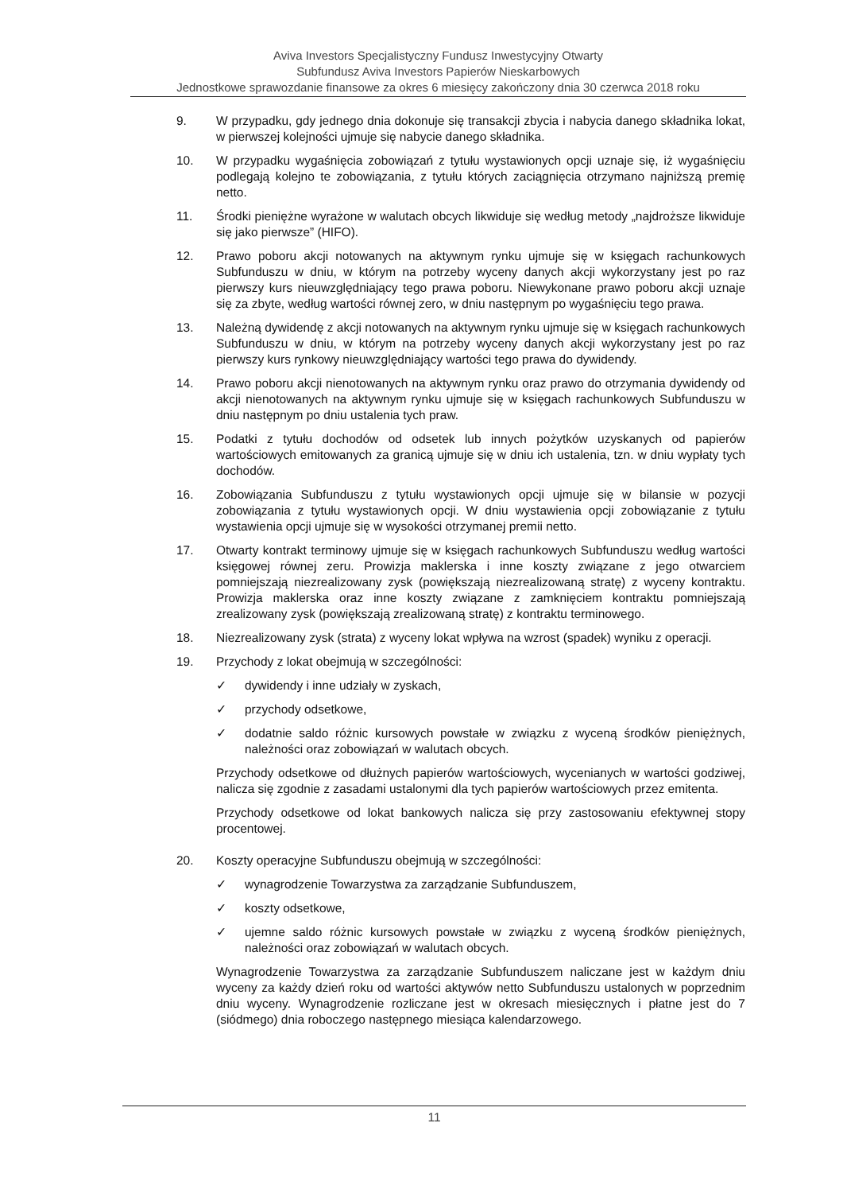Aviva Investors Specjalistyczny Fundusz Inwestycyjny Otwarty
Subfundusz Aviva Investors Papierów Nieskarbowych
Jednostkowe sprawozdanie finansowe za okres 6 miesięcy zakończony dnia 30 czerwca 2018 roku
9. W przypadku, gdy jednego dnia dokonuje się transakcji zbycia i nabycia danego składnika lokat, w pierwszej kolejności ujmuje się nabycie danego składnika.
10. W przypadku wygaśnięcia zobowiązań z tytułu wystawionych opcji uznaje się, iż wygaśnięciu podlegają kolejno te zobowiązania, z tytułu których zaciągnięcia otrzymano najniższą premię netto.
11. Środki pieniężne wyrażone w walutach obcych likwiduje się według metody „najdroższe likwiduje się jako pierwsze” (HIFO).
12. Prawo poboru akcji notowanych na aktywnym rynku ujmuje się w księgach rachunkowych Subfunduszu w dniu, w którym na potrzeby wyceny danych akcji wykorzystany jest po raz pierwszy kurs nieuwzględniający tego prawa poboru. Niewykonane prawo poboru akcji uznaje się za zbyte, według wartości równej zero, w dniu następnym po wygaśnięciu tego prawa.
13. Należną dywidendę z akcji notowanych na aktywnym rynku ujmuje się w księgach rachunkowych Subfunduszu w dniu, w którym na potrzeby wyceny danych akcji wykorzystany jest po raz pierwszy kurs rynkowy nieuwzględniający wartości tego prawa do dywidendy.
14. Prawo poboru akcji nienotowanych na aktywnym rynku oraz prawo do otrzymania dywidendy od akcji nienotowanych na aktywnym rynku ujmuje się w księgach rachunkowych Subfunduszu w dniu następnym po dniu ustalenia tych praw.
15. Podatki z tytułu dochodów od odsetek lub innych pożytków uzyskanych od papierów wartościowych emitowanych za granicą ujmuje się w dniu ich ustalenia, tzn. w dniu wypłaty tych dochodów.
16. Zobowiązania Subfunduszu z tytułu wystawionych opcji ujmuje się w bilansie w pozycji zobowiązania z tytułu wystawionych opcji. W dniu wystawienia opcji zobowiązanie z tytułu wystawienia opcji ujmuje się w wysokości otrzymanej premii netto.
17. Otwarty kontrakt terminowy ujmuje się w księgach rachunkowych Subfunduszu według wartości księgowej równej zeru. Prowizja maklerska i inne koszty związane z jego otwarciem pomniejszają niezrealizowany zysk (powiększają niezrealizowaną stratę) z wyceny kontraktu. Prowizja maklerska oraz inne koszty związane z zamknięciem kontraktu pomniejszają zrealizowany zysk (powiększają zrealizowaną stratę) z kontraktu terminowego.
18. Niezrealizowany zysk (strata) z wyceny lokat wpływa na wzrost (spadek) wyniku z operacji.
19. Przychody z lokat obejmują w szczególności:
✓ dywidendy i inne udziały w zyskach,
✓ przychody odsetkowe,
✓ dodatnie saldo różnic kursowych powstałe w związku z wyceną środków pieniężnych, należności oraz zobowiązań w walutach obcych.
Przychody odsetkowe od dłużnych papierów wartościowych, wycenianych w wartości godziwej, nalicza się zgodnie z zasadami ustalonymi dla tych papierów wartościowych przez emitenta.
Przychody odsetkowe od lokat bankowych nalicza się przy zastosowaniu efektywnej stopy procentowej.
20. Koszty operacyjne Subfunduszu obejmują w szczególności:
✓ wynagrodzenie Towarzystwa za zarządzanie Subfunduszem,
✓ koszty odsetkowe,
✓ ujemne saldo różnic kursowych powstałe w związku z wyceną środków pieniężnych, należności oraz zobowiązań w walutach obcych.
Wynagrodzenie Towarzystwa za zarządzanie Subfunduszem naliczane jest w każdym dniu wyceny za każdy dzień roku od wartości aktywów netto Subfunduszu ustalonych w poprzednim dniu wyceny. Wynagrodzenie rozliczane jest w okresach miesięcznych i płatne jest do 7 (siódmego) dnia roboczego następnego miesiąca kalendarzowego.
11